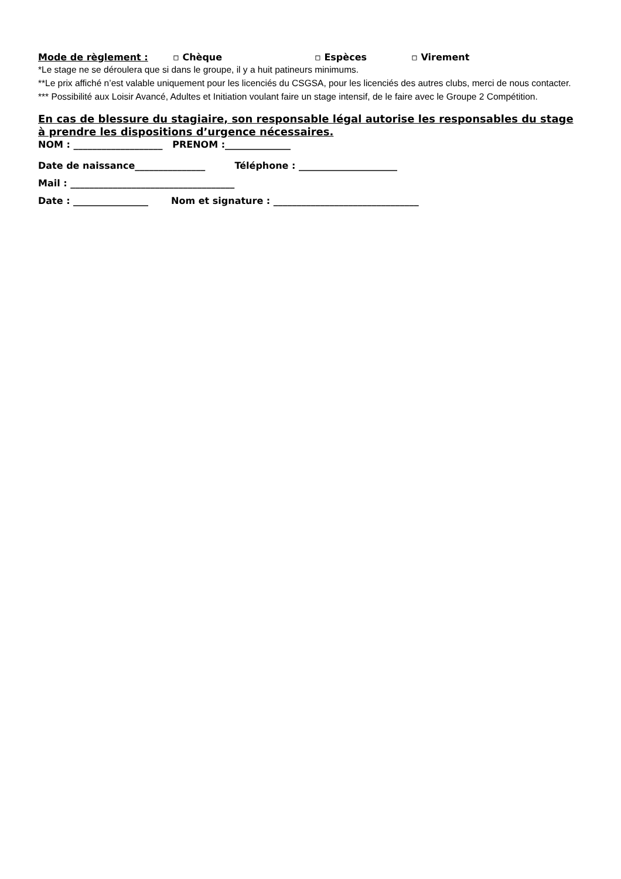Mode de règlement : ▫ Chèque ▫ Espèces ▫ Virement
*Le stage ne se déroulera que si dans le groupe, il y a huit patineurs minimums.
**Le prix affiché n’est valable uniquement pour les licenciés du CSGSA, pour les licenciés des autres clubs, merci de nous contacter.
*** Possibilité aux Loisir Avancé, Adultes et Initiation voulant faire un stage intensif, de le faire avec le Groupe 2 Compétition.
En cas de blessure du stagiaire, son responsable légal autorise les responsables du stage à prendre les dispositions d’urgence nécessaires.
NOM : ___________________ PRENOM :______________
Date de naissance_______________ Téléphone : _____________________
Mail : ___________________________________
Date : ________________ Nom et signature : _______________________________